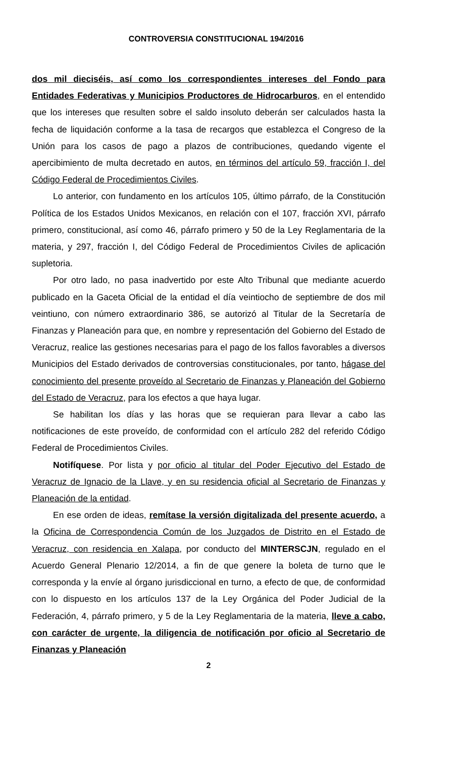CONTROVERSIA CONSTITUCIONAL 194/2016
dos mil dieciséis, así como los correspondientes intereses del Fondo para Entidades Federativas y Municipios Productores de Hidrocarburos, en el entendido que los intereses que resulten sobre el saldo insoluto deberán ser calculados hasta la fecha de liquidación conforme a la tasa de recargos que establezca el Congreso de la Unión para los casos de pago a plazos de contribuciones, quedando vigente el apercibimiento de multa decretado en autos, en términos del artículo 59, fracción I, del Código Federal de Procedimientos Civiles.
Lo anterior, con fundamento en los artículos 105, último párrafo, de la Constitución Política de los Estados Unidos Mexicanos, en relación con el 107, fracción XVI, párrafo primero, constitucional, así como 46, párrafo primero y 50 de la Ley Reglamentaria de la materia, y 297, fracción I, del Código Federal de Procedimientos Civiles de aplicación supletoria.
Por otro lado, no pasa inadvertido por este Alto Tribunal que mediante acuerdo publicado en la Gaceta Oficial de la entidad el día veintiocho de septiembre de dos mil veintiuno, con número extraordinario 386, se autorizó al Titular de la Secretaría de Finanzas y Planeación para que, en nombre y representación del Gobierno del Estado de Veracruz, realice las gestiones necesarias para el pago de los fallos favorables a diversos Municipios del Estado derivados de controversias constitucionales, por tanto, hágase del conocimiento del presente proveído al Secretario de Finanzas y Planeación del Gobierno del Estado de Veracruz, para los efectos a que haya lugar.
Se habilitan los días y las horas que se requieran para llevar a cabo las notificaciones de este proveído, de conformidad con el artículo 282 del referido Código Federal de Procedimientos Civiles.
Notifíquese. Por lista y por oficio al titular del Poder Ejecutivo del Estado de Veracruz de Ignacio de la Llave, y en su residencia oficial al Secretario de Finanzas y Planeación de la entidad.
En ese orden de ideas, remítase la versión digitalizada del presente acuerdo, a la Oficina de Correspondencia Común de los Juzgados de Distrito en el Estado de Veracruz, con residencia en Xalapa, por conducto del MINTERSCJN, regulado en el Acuerdo General Plenario 12/2014, a fin de que genere la boleta de turno que le corresponda y la envíe al órgano jurisdiccional en turno, a efecto de que, de conformidad con lo dispuesto en los artículos 137 de la Ley Orgánica del Poder Judicial de la Federación, 4, párrafo primero, y 5 de la Ley Reglamentaria de la materia, lleve a cabo, con carácter de urgente, la diligencia de notificación por oficio al Secretario de Finanzas y Planeación
2